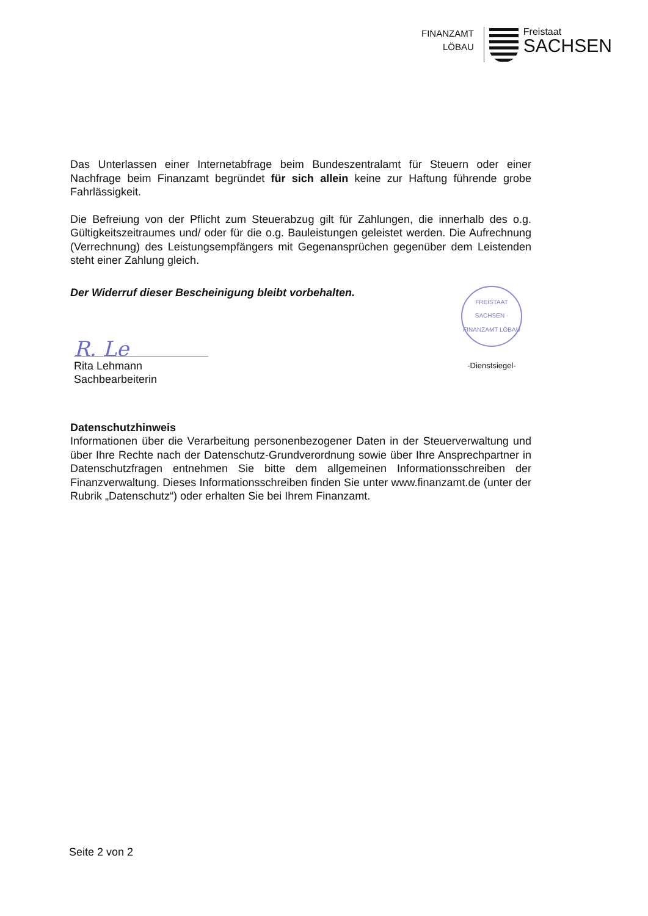FINANZAMT
LÖBAU
Freistaat
SACHSEN
Das Unterlassen einer Internetabfrage beim Bundeszentralamt für Steuern oder einer Nachfrage beim Finanzamt begründet für sich allein keine zur Haftung führende grobe Fahrlässigkeit.
Die Befreiung von der Pflicht zum Steuerabzug gilt für Zahlungen, die innerhalb des o.g. Gültigkeitszeitraumes und/ oder für die o.g. Bauleistungen geleistet werden. Die Aufrechnung (Verrechnung) des Leistungsempfängers mit Gegenansprüchen gegenüber dem Leistenden steht einer Zahlung gleich.
Der Widerruf dieser Bescheinigung bleibt vorbehalten.
R. Le
Rita Lehmann
Sachbearbeiterin
FREISTAAT SACHSEN · FINANZAMT LÖBAU
-Dienstsiegel-
Datenschutzhinweis
Informationen über die Verarbeitung personenbezogener Daten in der Steuerverwaltung und über Ihre Rechte nach der Datenschutz-Grundverordnung sowie über Ihre Ansprechpartner in Datenschutzfragen entnehmen Sie bitte dem allgemeinen Informationsschreiben der Finanzverwaltung. Dieses Informationsschreiben finden Sie unter www.finanzamt.de (unter der Rubrik „Datenschutz“) oder erhalten Sie bei Ihrem Finanzamt.
Seite 2 von 2